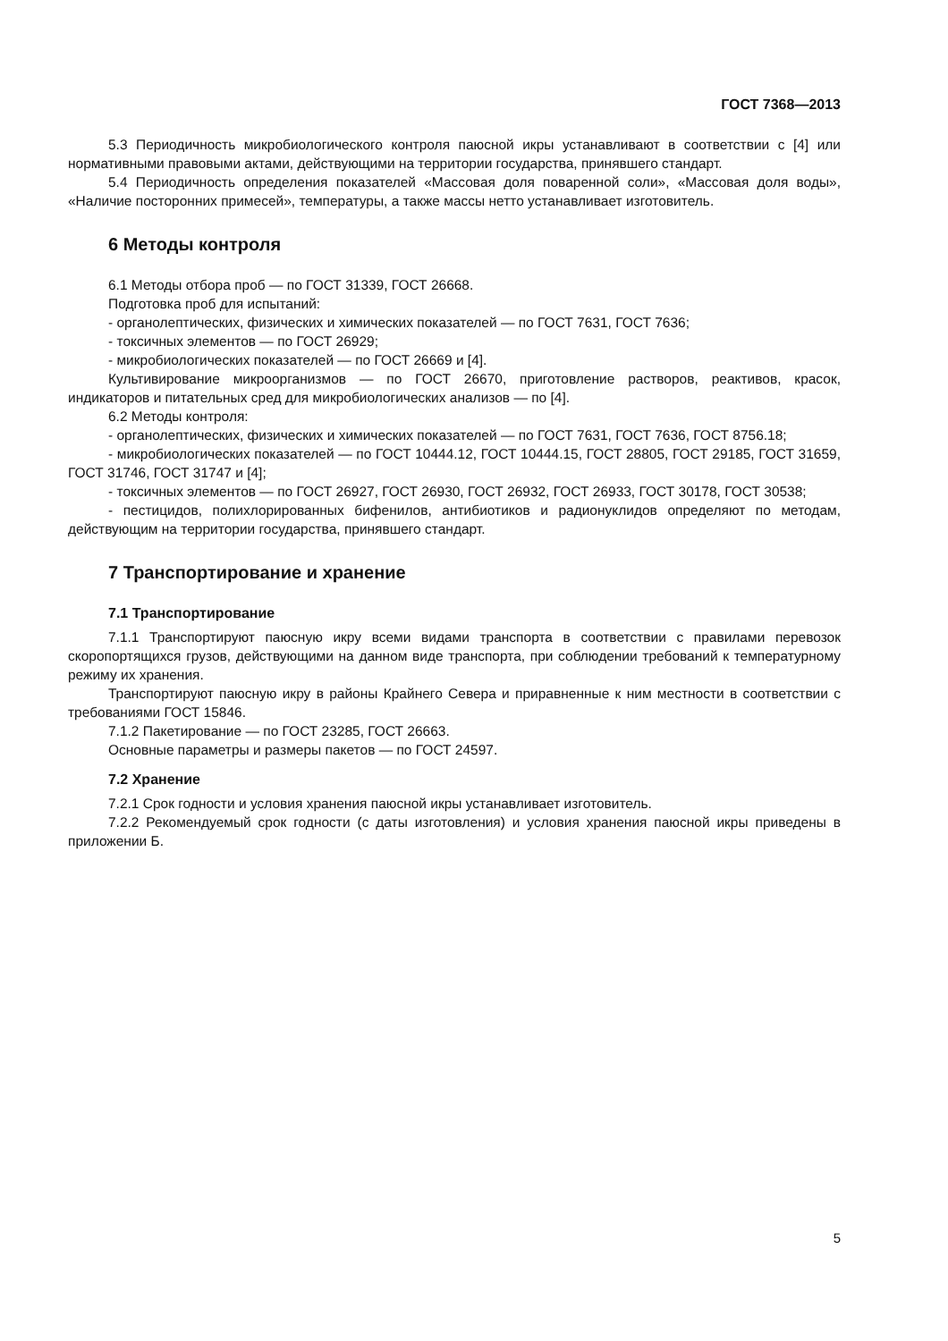ГОСТ 7368—2013
5.3 Периодичность микробиологического контроля паюсной икры устанавливают в соответствии с [4] или нормативными правовыми актами, действующими на территории государства, принявшего стандарт.
5.4 Периодичность определения показателей «Массовая доля поваренной соли», «Массовая доля воды», «Наличие посторонних примесей», температуры, а также массы нетто устанавливает изготовитель.
6 Методы контроля
6.1 Методы отбора проб — по ГОСТ 31339, ГОСТ 26668.
Подготовка проб для испытаний:
- органолептических, физических и химических показателей — по ГОСТ 7631, ГОСТ 7636;
- токсичных элементов — по ГОСТ 26929;
- микробиологических показателей — по ГОСТ 26669 и [4].
Культивирование микроорганизмов — по ГОСТ 26670, приготовление растворов, реактивов, красок, индикаторов и питательных сред для микробиологических анализов — по [4].
6.2 Методы контроля:
- органолептических, физических и химических показателей — по ГОСТ 7631, ГОСТ 7636, ГОСТ 8756.18;
- микробиологических показателей — по ГОСТ 10444.12, ГОСТ 10444.15, ГОСТ 28805, ГОСТ 29185, ГОСТ 31659, ГОСТ 31746, ГОСТ 31747 и [4];
- токсичных элементов — по ГОСТ 26927, ГОСТ 26930, ГОСТ 26932, ГОСТ 26933, ГОСТ 30178, ГОСТ 30538;
- пестицидов, полихлорированных бифенилов, антибиотиков и радионуклидов определяют по методам, действующим на территории государства, принявшего стандарт.
7 Транспортирование и хранение
7.1 Транспортирование
7.1.1 Транспортируют паюсную икру всеми видами транспорта в соответствии с правилами перевозок скоропортящихся грузов, действующими на данном виде транспорта, при соблюдении требований к температурному режиму их хранения.
Транспортируют паюсную икру в районы Крайнего Севера и приравненные к ним местности в соответствии с требованиями ГОСТ 15846.
7.1.2 Пакетирование — по ГОСТ 23285, ГОСТ 26663.
Основные параметры и размеры пакетов — по ГОСТ 24597.
7.2 Хранение
7.2.1 Срок годности и условия хранения паюсной икры устанавливает изготовитель.
7.2.2 Рекомендуемый срок годности (с даты изготовления) и условия хранения паюсной икры приведены в приложении Б.
5